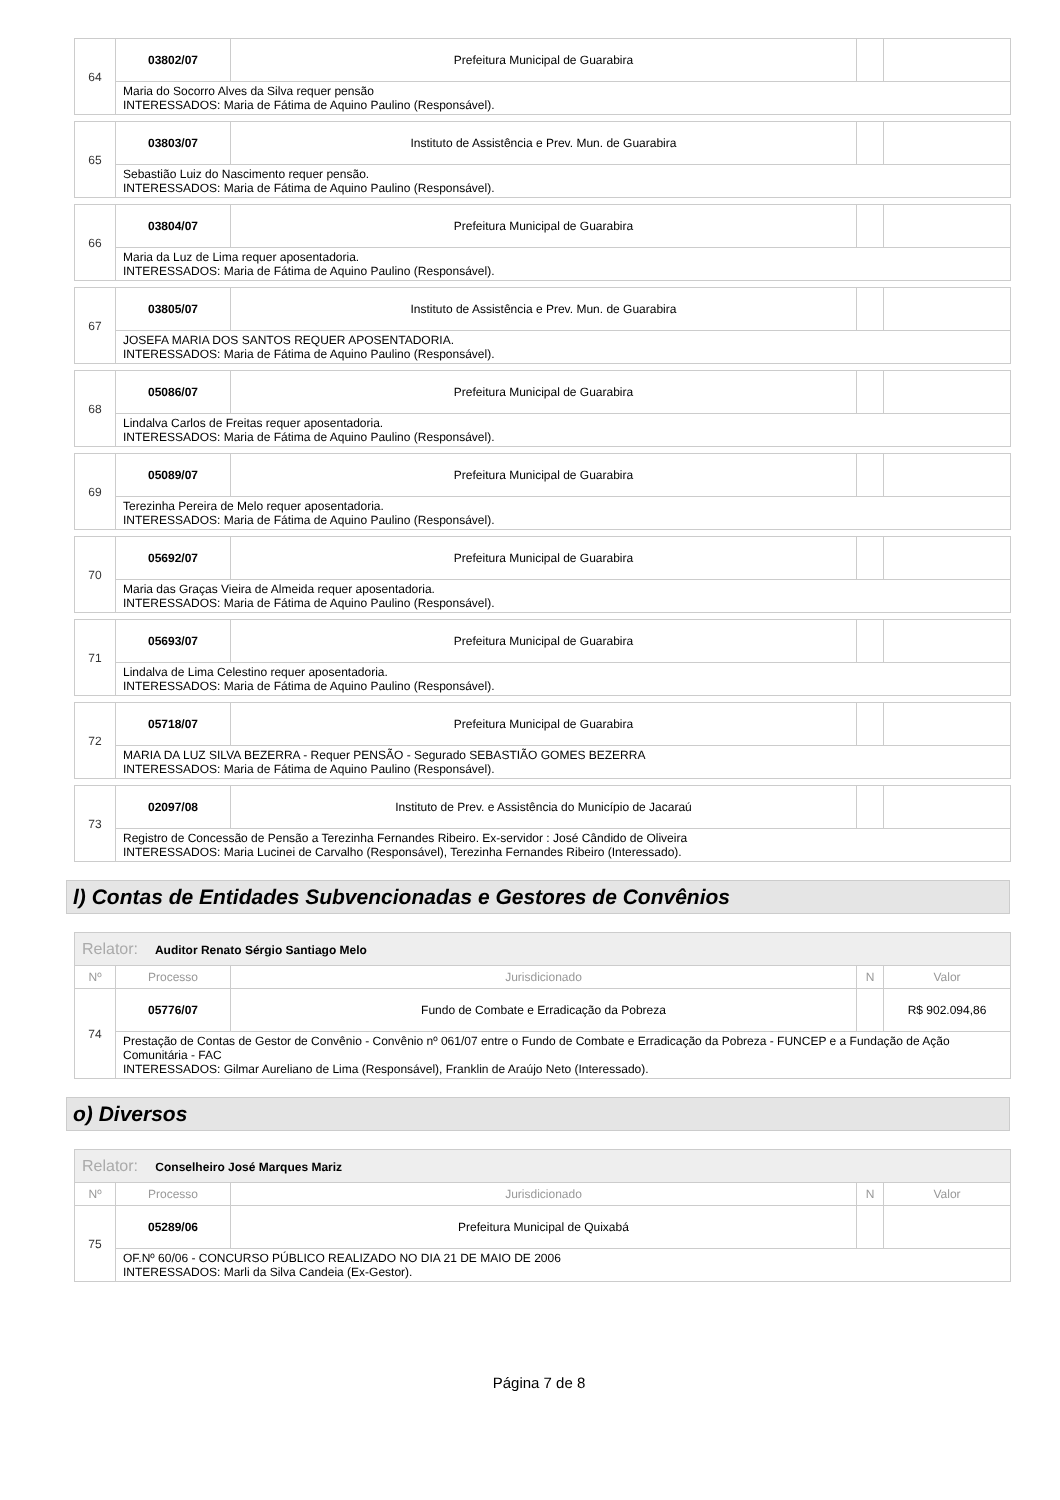| 64 | 03802/07 | Prefeitura Municipal de Guarabira | | |
| | Maria do Socorro Alves da Silva requer pensão INTERESSADOS: Maria de Fátima de Aquino Paulino (Responsável). | | | |
| 65 | 03803/07 | Instituto de Assistência e Prev. Mun. de Guarabira | | |
| | Sebastião Luiz do Nascimento requer pensão. INTERESSADOS: Maria de Fátima de Aquino Paulino (Responsável). | | | |
| 66 | 03804/07 | Prefeitura Municipal de Guarabira | | |
| | Maria da Luz de Lima requer aposentadoria. INTERESSADOS: Maria de Fátima de Aquino Paulino (Responsável). | | | |
| 67 | 03805/07 | Instituto de Assistência e Prev. Mun. de Guarabira | | |
| | JOSEFA MARIA DOS SANTOS REQUER APOSENTADORIA. INTERESSADOS: Maria de Fátima de Aquino Paulino (Responsável). | | | |
| 68 | 05086/07 | Prefeitura Municipal de Guarabira | | |
| | Lindalva Carlos de Freitas requer aposentadoria. INTERESSADOS: Maria de Fátima de Aquino Paulino (Responsável). | | | |
| 69 | 05089/07 | Prefeitura Municipal de Guarabira | | |
| | Terezinha Pereira de Melo requer aposentadoria. INTERESSADOS: Maria de Fátima de Aquino Paulino (Responsável). | | | |
| 70 | 05692/07 | Prefeitura Municipal de Guarabira | | |
| | Maria das Graças Vieira de Almeida requer aposentadoria. INTERESSADOS: Maria de Fátima de Aquino Paulino (Responsável). | | | |
| 71 | 05693/07 | Prefeitura Municipal de Guarabira | | |
| | Lindalva de Lima Celestino requer aposentadoria. INTERESSADOS: Maria de Fátima de Aquino Paulino (Responsável). | | | |
| 72 | 05718/07 | Prefeitura Municipal de Guarabira | | |
| | MARIA DA LUZ SILVA BEZERRA - Requer PENSÃO - Segurado SEBASTIÃO GOMES BEZERRA INTERESSADOS: Maria de Fátima de Aquino Paulino (Responsável). | | | |
| 73 | 02097/08 | Instituto de Prev. e Assistência do Município de Jacaraú | | |
| | Registro de Concessão de Pensão a Terezinha Fernandes Ribeiro. Ex-servidor : José Cândido de Oliveira INTERESSADOS: Maria Lucinei de Carvalho (Responsável), Terezinha Fernandes Ribeiro (Interessado). | | | |
l) Contas de Entidades Subvencionadas e Gestores de Convênios
| Relator: Auditor Renato Sérgio Santiago Melo | | | | |
| Nº | Processo | Jurisdicionado | N | Valor |
| 74 | 05776/07 | Fundo de Combate e Erradicação da Pobreza | | R$ 902.094,86 |
| | Prestação de Contas de Gestor de Convênio - Convênio nº 061/07 entre o Fundo de Combate e Erradicação da Pobreza - FUNCEP e a Fundação de Ação Comunitária - FAC INTERESSADOS: Gilmar Aureliano de Lima (Responsável), Franklin de Araújo Neto (Interessado). | | | |
o) Diversos
| Relator: Conselheiro José Marques Mariz | | | | |
| Nº | Processo | Jurisdicionado | N | Valor |
| 75 | 05289/06 | Prefeitura Municipal de Quixabá | | |
| | OF.Nº 60/06 - CONCURSO PÚBLICO REALIZADO NO DIA 21 DE MAIO DE 2006 INTERESSADOS: Marli da Silva Candeia (Ex-Gestor). | | | |
Página 7 de 8